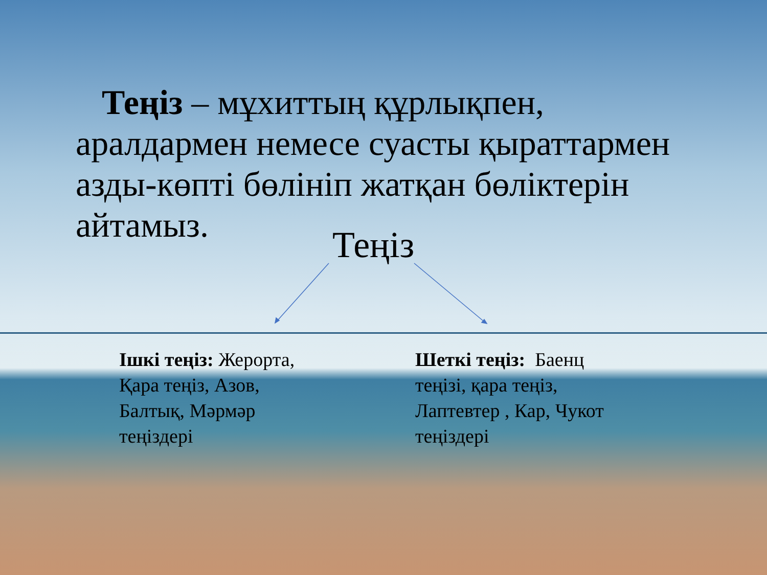Теңіз – мұхиттың құрлықпен, аралдармен немесе суасты қыраттармен азды-көпті бөлініп жатқан бөліктерін айтамыз.
Теңіз
Ішкі теңіз: Жерорта, Қара теңіз, Азов, Балтық, Мәрмәр теңіздері
Шеткі теңіз: Баенц теңізі, қара теңіз, Лаптевтер , Кар, Чукот теңіздері